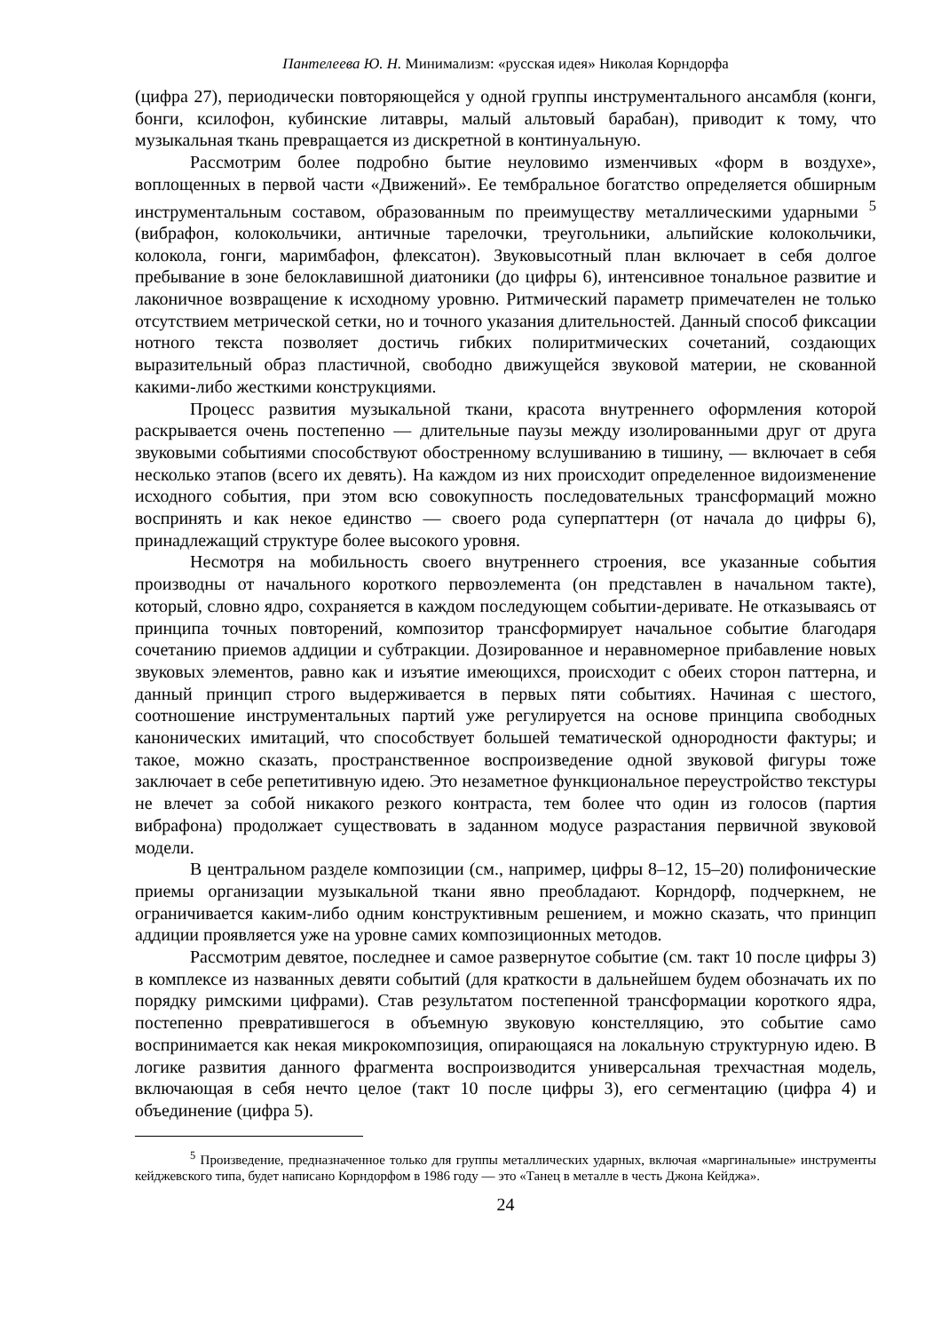Пантелеева Ю. Н. Минимализм: «русская идея» Николая Корндорфа
(цифра 27), периодически повторяющейся у одной группы инструментального ансамбля (конги, бонги, ксилофон, кубинские литавры, малый альтовый барабан), приводит к тому, что музыкальная ткань превращается из дискретной в континуальную.
Рассмотрим более подробно бытие неуловимо изменчивых «форм в воздухе», воплощенных в первой части «Движений». Ее тембральное богатство определяется обширным инструментальным составом, образованным по преимуществу металлическими ударными <sup>5</sup> (вибрафон, колокольчики, античные тарелочки, треугольники, альпийские колокольчики, колокола, гонги, маримбафон, флексатон). Звуковысотный план включает в себя долгое пребывание в зоне белоклавишной диатоники (до цифры 6), интенсивное тональное развитие и лаконичное возвращение к исходному уровню. Ритмический параметр примечателен не только отсутствием метрической сетки, но и точного указания длительностей. Данный способ фиксации нотного текста позволяет достичь гибких полиритмических сочетаний, создающих выразительный образ пластичной, свободно движущейся звуковой материи, не скованной какими-либо жесткими конструкциями.
Процесс развития музыкальной ткани, красота внутреннего оформления которой раскрывается очень постепенно — длительные паузы между изолированными друг от друга звуковыми событиями способствуют обостренному вслушиванию в тишину, — включает в себя несколько этапов (всего их девять). На каждом из них происходит определенное видоизменение исходного события, при этом всю совокупность последовательных трансформаций можно воспринять и как некое единство — своего рода суперпаттерн (от начала до цифры 6), принадлежащий структуре более высокого уровня.
Несмотря на мобильность своего внутреннего строения, все указанные события производны от начального короткого первоэлемента (он представлен в начальном такте), который, словно ядро, сохраняется в каждом последующем событии-деривате. Не отказываясь от принципа точных повторений, композитор трансформирует начальное событие благодаря сочетанию приемов аддиции и субтракции. Дозированное и неравномерное прибавление новых звуковых элементов, равно как и изъятие имеющихся, происходит с обеих сторон паттерна, и данный принцип строго выдерживается в первых пяти событиях. Начиная с шестого, соотношение инструментальных партий уже регулируется на основе принципа свободных канонических имитаций, что способствует большей тематической однородности фактуры; и такое, можно сказать, пространственное воспроизведение одной звуковой фигуры тоже заключает в себе репетитивную идею. Это незаметное функциональное переустройство текстуры не влечет за собой никакого резкого контраста, тем более что один из голосов (партия вибрафона) продолжает существовать в заданном модусе разрастания первичной звуковой модели.
В центральном разделе композиции (см., например, цифры 8–12, 15–20) полифонические приемы организации музыкальной ткани явно преобладают. Корндорф, подчеркнем, не ограничивается каким-либо одним конструктивным решением, и можно сказать, что принцип аддиции проявляется уже на уровне самих композиционных методов.
Рассмотрим девятое, последнее и самое развернутое событие (см. такт 10 после цифры 3) в комплексе из названных девяти событий (для краткости в дальнейшем будем обозначать их по порядку римскими цифрами). Став результатом постепенной трансформации короткого ядра, постепенно превратившегося в объемную звуковую констелляцию, это событие само воспринимается как некая микрокомпозиция, опирающаяся на локальную структурную идею. В логике развития данного фрагмента воспроизводится универсальная трехчастная модель, включающая в себя нечто целое (такт 10 после цифры 3), его сегментацию (цифра 4) и объединение (цифра 5).
<sup>5</sup> Произведение, предназначенное только для группы металлических ударных, включая «маргинальные» инструменты кейджевского типа, будет написано Корндорфом в 1986 году — это «Танец в металле в честь Джона Кейджа».
24